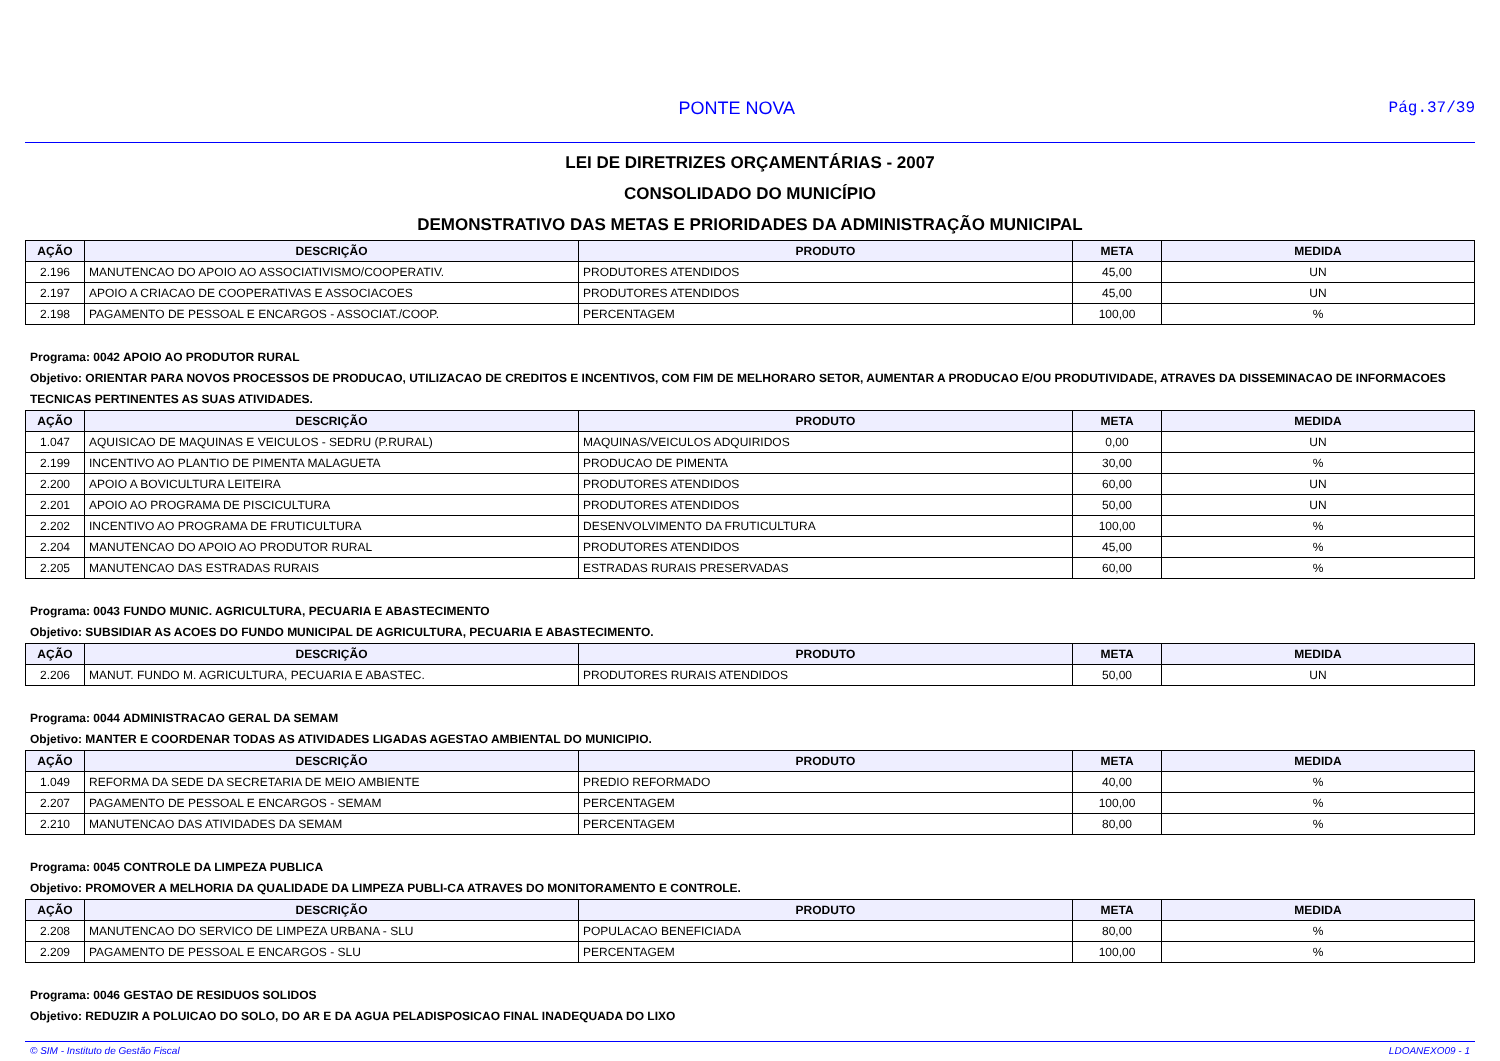PONTE NOVA Pág.37/39
LEI DE DIRETRIZES ORÇAMENTÁRIAS - 2007
CONSOLIDADO DO MUNICÍPIO
DEMONSTRATIVO DAS METAS E PRIORIDADES DA ADMINISTRAÇÃO MUNICIPAL
| AÇÃO | DESCRIÇÃO | PRODUTO | META | MEDIDA |
| --- | --- | --- | --- | --- |
| 2.196 | MANUTENCAO DO APOIO AO ASSOCIATIVISMO/COOPERATIV. | PRODUTORES ATENDIDOS | 45,00 | UN |
| 2.197 | APOIO A CRIACAO DE COOPERATIVAS E ASSOCIACOES | PRODUTORES ATENDIDOS | 45,00 | UN |
| 2.198 | PAGAMENTO DE PESSOAL E ENCARGOS - ASSOCIAT./COOP. | PERCENTAGEM | 100,00 | % |
Programa: 0042 APOIO AO PRODUTOR RURAL
Objetivo: ORIENTAR PARA NOVOS PROCESSOS DE PRODUCAO, UTILIZACAO DE CREDITOS E INCENTIVOS, COM FIM DE MELHORARO SETOR, AUMENTAR A PRODUCAO E/OU PRODUTIVIDADE, ATRAVES DA DISSEMINACAO DE INFORMACOES TECNICAS PERTINENTES AS SUAS ATIVIDADES.
| AÇÃO | DESCRIÇÃO | PRODUTO | META | MEDIDA |
| --- | --- | --- | --- | --- |
| 1.047 | AQUISICAO DE MAQUINAS E VEICULOS - SEDRU (P.RURAL) | MAQUINAS/VEICULOS ADQUIRIDOS | 0,00 | UN |
| 2.199 | INCENTIVO AO PLANTIO DE PIMENTA MALAGUETA | PRODUCAO DE PIMENTA | 30,00 | % |
| 2.200 | APOIO A BOVICULTURA LEITEIRA | PRODUTORES ATENDIDOS | 60,00 | UN |
| 2.201 | APOIO AO PROGRAMA DE PISCICULTURA | PRODUTORES ATENDIDOS | 50,00 | UN |
| 2.202 | INCENTIVO AO PROGRAMA DE FRUTICULTURA | DESENVOLVIMENTO DA FRUTICULTURA | 100,00 | % |
| 2.204 | MANUTENCAO DO APOIO AO PRODUTOR RURAL | PRODUTORES ATENDIDOS | 45,00 | % |
| 2.205 | MANUTENCAO DAS ESTRADAS RURAIS | ESTRADAS RURAIS PRESERVADAS | 60,00 | % |
Programa: 0043 FUNDO MUNIC. AGRICULTURA, PECUARIA E ABASTECIMENTO
Objetivo: SUBSIDIAR AS ACOES DO FUNDO MUNICIPAL DE AGRICULTURA, PECUARIA E ABASTECIMENTO.
| AÇÃO | DESCRIÇÃO | PRODUTO | META | MEDIDA |
| --- | --- | --- | --- | --- |
| 2.206 | MANUT. FUNDO M. AGRICULTURA, PECUARIA E ABASTEC. | PRODUTORES RURAIS ATENDIDOS | 50,00 | UN |
Programa: 0044 ADMINISTRACAO GERAL DA SEMAM
Objetivo: MANTER E COORDENAR TODAS AS ATIVIDADES LIGADAS AGESTAO AMBIENTAL DO MUNICIPIO.
| AÇÃO | DESCRIÇÃO | PRODUTO | META | MEDIDA |
| --- | --- | --- | --- | --- |
| 1.049 | REFORMA DA SEDE DA SECRETARIA DE MEIO AMBIENTE | PREDIO REFORMADO | 40,00 | % |
| 2.207 | PAGAMENTO DE PESSOAL E ENCARGOS - SEMAM | PERCENTAGEM | 100,00 | % |
| 2.210 | MANUTENCAO DAS ATIVIDADES DA SEMAM | PERCENTAGEM | 80,00 | % |
Programa: 0045 CONTROLE DA LIMPEZA PUBLICA
Objetivo: PROMOVER A MELHORIA DA QUALIDADE DA LIMPEZA PUBLI-CA ATRAVES DO MONITORAMENTO E CONTROLE.
| AÇÃO | DESCRIÇÃO | PRODUTO | META | MEDIDA |
| --- | --- | --- | --- | --- |
| 2.208 | MANUTENCAO DO SERVICO DE LIMPEZA URBANA - SLU | POPULACAO BENEFICIADA | 80,00 | % |
| 2.209 | PAGAMENTO DE PESSOAL E ENCARGOS - SLU | PERCENTAGEM | 100,00 | % |
Programa: 0046 GESTAO DE RESIDUOS SOLIDOS
Objetivo: REDUZIR A POLUICAO DO SOLO, DO AR E DA AGUA PELADISPOSICAO FINAL INADEQUADA DO LIXO
© SIM - Instituto de Gestão Fiscal LDOANEXO09 - 1